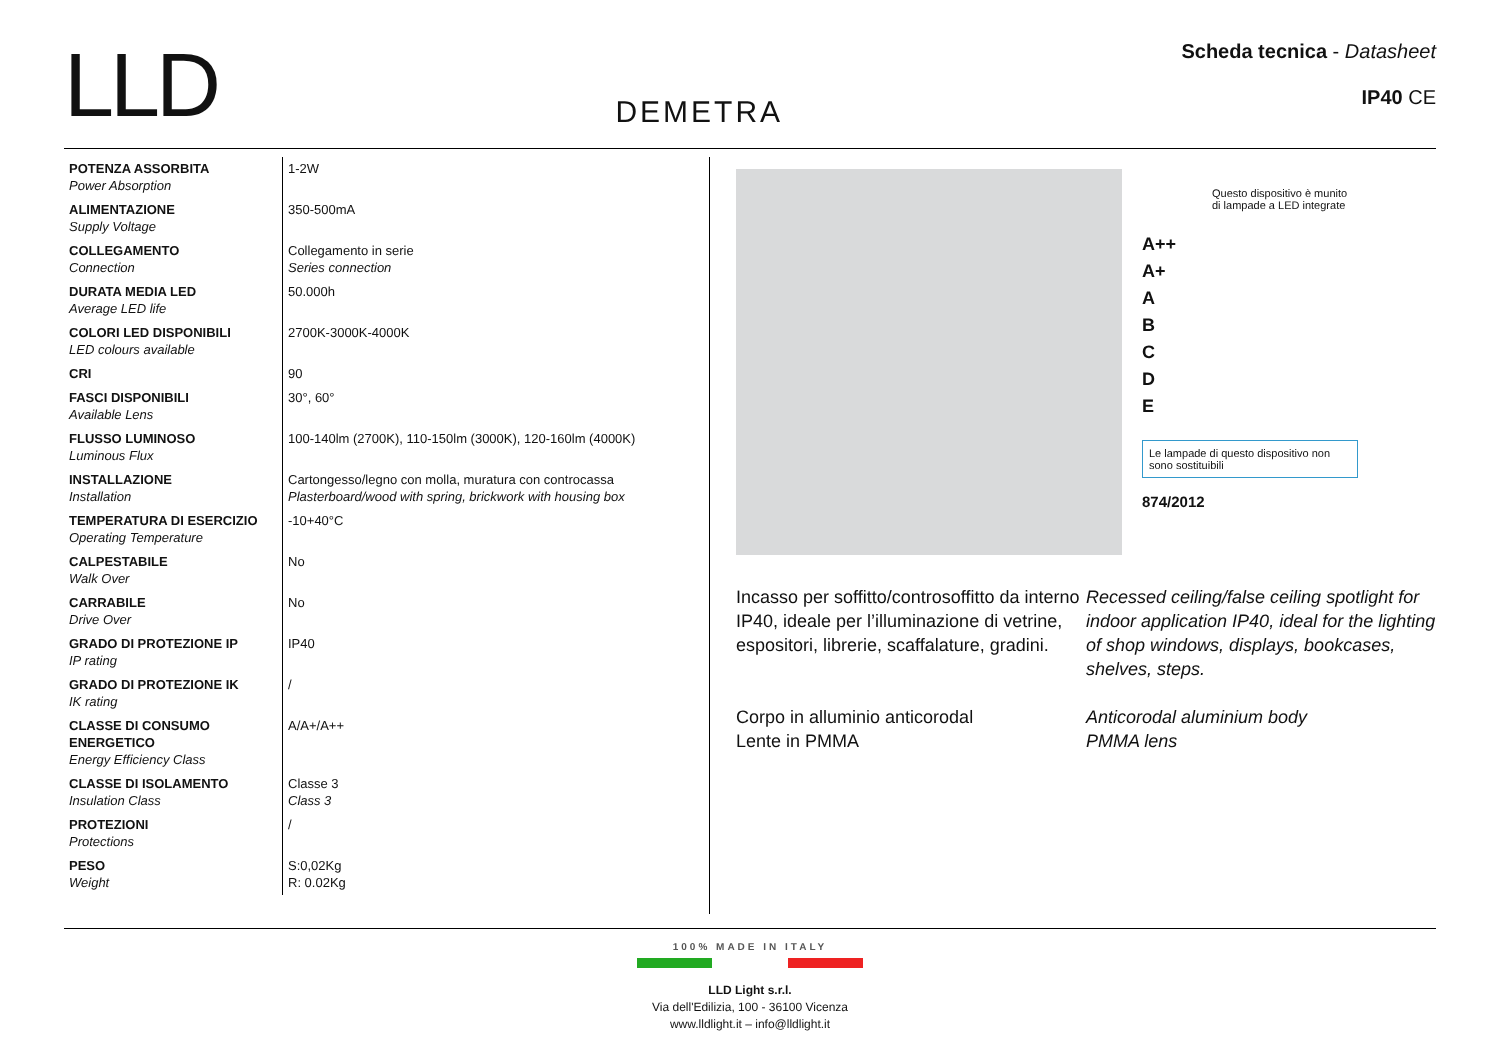LLD
DEMETRA
Scheda tecnica - Datasheet
IP40 CE
| POTENZA ASSORBITA Power Absorption | 1-2W |
| ALIMENTAZIONE Supply Voltage | 350-500mA |
| COLLEGAMENTO Connection | Collegamento in serie Series connection |
| DURATA MEDIA LED Average LED life | 50.000h |
| COLORI LED DISPONIBILI LED colours available | 2700K-3000K-4000K |
| CRI | 90 |
| FASCI DISPONIBILI Available Lens | 30°, 60° |
| FLUSSO LUMINOSO Luminous Flux | 100-140lm (2700K), 110-150lm (3000K), 120-160lm (4000K) |
| INSTALLAZIONE Installation | Cartongesso/legno con molla, muratura con controcassa Plasterboard/wood with spring, brickwork with housing box |
| TEMPERATURA DI ESERCIZIO Operating Temperature | -10+40°C |
| CALPESTABILE Walk Over | No |
| CARRABILE Drive Over | No |
| GRADO DI PROTEZIONE IP IP rating | IP40 |
| GRADO DI PROTEZIONE IK IK rating | / |
| CLASSE DI CONSUMO ENERGETICO Energy Efficiency Class | A/A+/A++ |
| CLASSE DI ISOLAMENTO Insulation Class | Classe 3 Class 3 |
| PROTEZIONI Protections | / |
| PESO Weight | S:0,02Kg R: 0.02Kg |
Questo dispositivo è munito di lampade a LED integrate
A++
A+
A
B
C
D
E
Le lampade di questo dispositivo non sono sostituibili
874/2012
Incasso per soffitto/controsoffitto da interno IP40, ideale per l’illuminazione di vetrine, espositori, librerie, scaffalature, gradini.
Corpo in alluminio anticorodal
Lente in PMMA
Recessed ceiling/false ceiling spotlight for indoor application IP40, ideal for the lighting
of shop windows, displays, bookcases, shelves, steps.
Anticorodal aluminium body
PMMA lens
100% MADE IN ITALY
LLD Light s.r.l.
Via dell'Edilizia, 100 - 36100 Vicenza
www.lldlight.it – info@lldlight.it